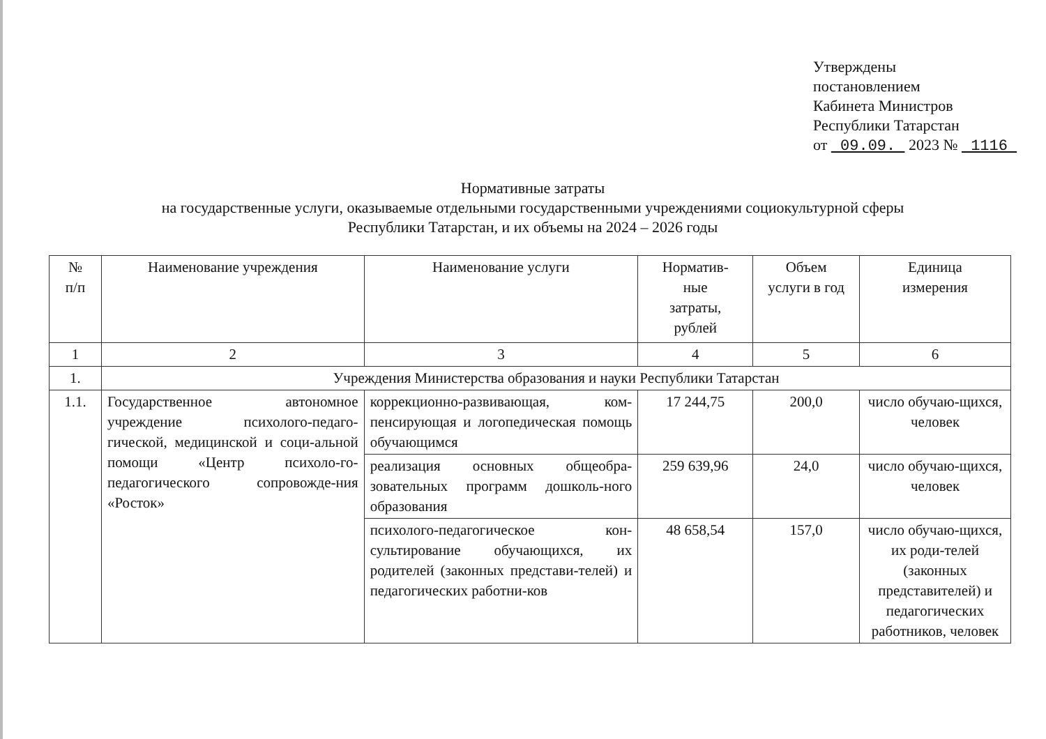Утверждены
постановлением
Кабинета Министров
Республики Татарстан
от 09.09. 2023 № 1116
Нормативные затраты
на государственные услуги, оказываемые отдельными государственными учреждениями социокультурной сферы
Республики Татарстан, и их объемы на 2024 – 2026 годы
| № п/п | Наименование учреждения | Наименование услуги | Норматив- ные затраты, рублей | Объем услуги в год | Единица измерения |
| --- | --- | --- | --- | --- | --- |
| 1 | 2 | 3 | 4 | 5 | 6 |
| 1. | Учреждения Министерства образования и науки Республики Татарстан | | | | |
| 1.1. | Государственное автономное учреждение психолого-педаго-гической, медицинской и соци-альной помощи «Центр психоло-го-педагогического сопровожде-ния «Росток» | коррекционно-развивающая, ком-пенсирующая и логопедическая помощь обучающимся | 17 244,75 | 200,0 | число обучаю-щихся, человек |
| | | реализация основных общеобра-зовательных программ дошколь-ного образования | 259 639,96 | 24,0 | число обучаю-щихся, человек |
| | | психолого-педагогическое кон-сультирование обучающихся, их родителей (законных представи-телей) и педагогических работни-ков | 48 658,54 | 157,0 | число обучаю-щихся, их роди-телей (законных представителей) и педагогических работников, человек |